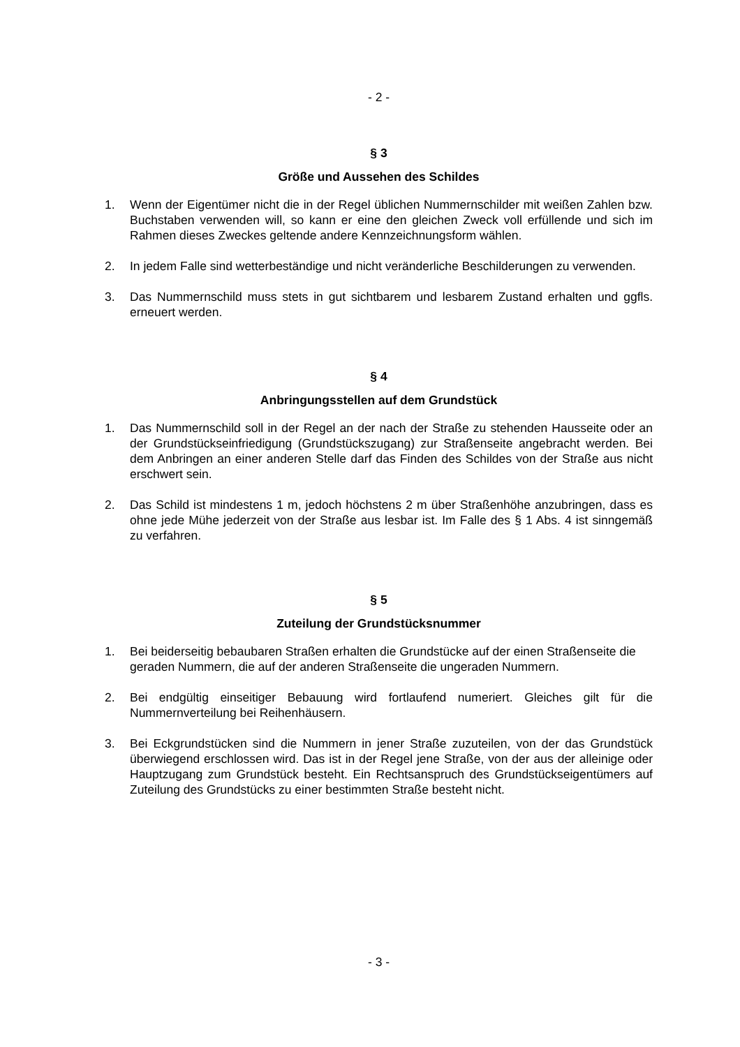- 2 -
§ 3
Größe und Aussehen des Schildes
1. Wenn der Eigentümer nicht die in der Regel üblichen Nummernschilder mit weißen Zahlen bzw. Buchstaben verwenden will, so kann er eine den gleichen Zweck voll erfüllende und sich im Rahmen dieses Zweckes geltende andere Kennzeichnungsform wählen.
2. In jedem Falle sind wetterbeständige und nicht veränderliche Beschilderungen zu verwenden.
3. Das Nummernschild muss stets in gut sichtbarem und lesbarem Zustand erhalten und ggfls. erneuert werden.
§ 4
Anbringungsstellen auf dem Grundstück
1. Das Nummernschild soll in der Regel an der nach der Straße zu stehenden Hausseite oder an der Grundstückseinfriedigung (Grundstückszugang) zur Straßenseite angebracht werden. Bei dem Anbringen an einer anderen Stelle darf das Finden des Schildes von der Straße aus nicht erschwert sein.
2. Das Schild ist mindestens 1 m, jedoch höchstens 2 m über Straßenhöhe anzubringen, dass es ohne jede Mühe jederzeit von der Straße aus lesbar ist. Im Falle des § 1 Abs. 4 ist sinngemäß zu verfahren.
§ 5
Zuteilung der Grundstücksnummer
1. Bei beiderseitig bebaubaren Straßen erhalten die Grundstücke auf der einen Straßenseite die geraden Nummern, die auf der anderen Straßenseite die ungeraden Nummern.
2. Bei endgültig einseitiger Bebauung wird fortlaufend numeriert. Gleiches gilt für die Nummernverteilung bei Reihenhäusern.
3. Bei Eckgrundstücken sind die Nummern in jener Straße zuzuteilen, von der das Grundstück überwiegend erschlossen wird. Das ist in der Regel jene Straße, von der aus der alleinige oder Hauptzugang zum Grundstück besteht. Ein Rechtsanspruch des Grundstückseigentümers auf Zuteilung des Grundstücks zu einer bestimmten Straße besteht nicht.
- 3 -